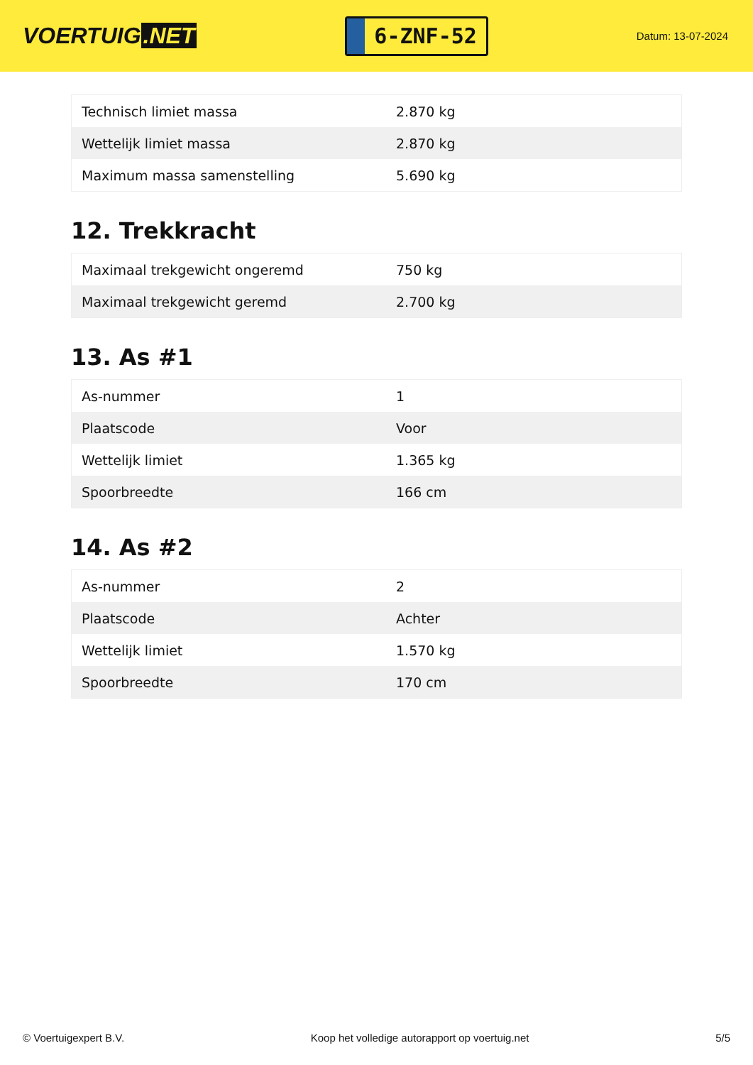VOERTUIG.NET
6-ZNF-52
Datum: 13-07-2024
| Technisch limiet massa | 2.870 kg |
| Wettelijk limiet massa | 2.870 kg |
| Maximum massa samenstelling | 5.690 kg |
12. Trekkracht
| Maximaal trekgewicht ongeremd | 750 kg |
| Maximaal trekgewicht geremd | 2.700 kg |
13. As #1
| As-nummer | 1 |
| Plaatscode | Voor |
| Wettelijk limiet | 1.365 kg |
| Spoorbreedte | 166 cm |
14. As #2
| As-nummer | 2 |
| Plaatscode | Achter |
| Wettelijk limiet | 1.570 kg |
| Spoorbreedte | 170 cm |
© Voertuigexpert B.V. Koop het volledige autorapport op voertuig.net 5/5